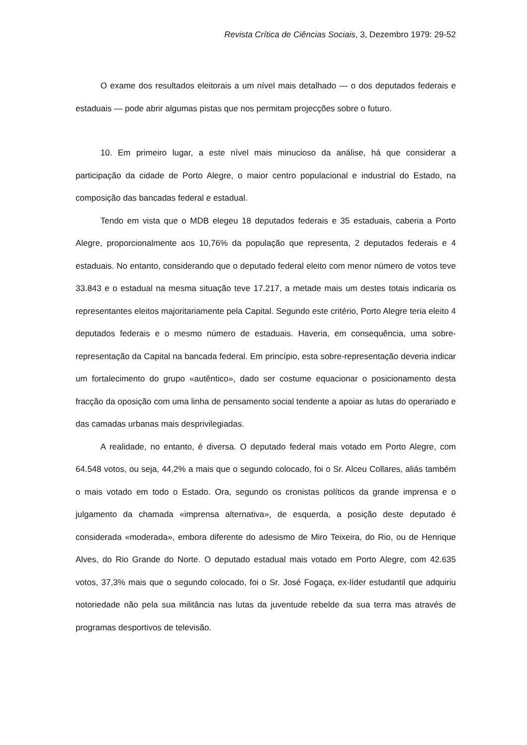Revista Crítica de Ciências Sociais, 3, Dezembro 1979: 29-52
O exame dos resultados eleitorais a um nível mais detalhado — o dos deputados federais e estaduais — pode abrir algumas pistas que nos permitam projecções sobre o futuro.
10. Em primeiro lugar, a este nível mais minucioso da análise, há que considerar a participação da cidade de Porto Alegre, o maior centro populacional e industrial do Estado, na composição das bancadas federal e estadual.
Tendo em vista que o MDB elegeu 18 deputados federais e 35 estaduais, caberia a Porto Alegre, proporcionalmente aos 10,76% da população que representa, 2 deputados federais e 4 estaduais. No entanto, considerando que o deputado federal eleito com menor número de votos teve 33.843 e o estadual na mesma situação teve 17.217, a metade mais um destes totais indicaria os representantes eleitos majoritariamente pela Capital. Segundo este critério, Porto Alegre teria eleito 4 deputados federais e o mesmo número de estaduais. Haveria, em consequência, uma sobre-representação da Capital na bancada federal. Em princípio, esta sobre-representação deveria indicar um fortalecimento do grupo «autêntico», dado ser costume equacionar o posicionamento desta fracção da oposição com uma linha de pensamento social tendente a apoiar as lutas do operariado e das camadas urbanas mais desprivilegiadas.
A realidade, no entanto, é diversa. O deputado federal mais votado em Porto Alegre, com 64.548 votos, ou seja, 44,2% a mais que o segundo colocado, foi o Sr. Alceu Collares, aliás também o mais votado em todo o Estado. Ora, segundo os cronistas políticos da grande imprensa e o julgamento da chamada «imprensa alternativa», de esquerda, a posição deste deputado é considerada «moderada», embora diferente do adesismo de Miro Teixeira, do Rio, ou de Henrique Alves, do Rio Grande do Norte. O deputado estadual mais votado em Porto Alegre, com 42.635 votos, 37,3% mais que o segundo colocado, foi o Sr. José Fogaça, ex-líder estudantil que adquiriu notoriedade não pela sua militância nas lutas da juventude rebelde da sua terra mas através de programas desportivos de televisão.